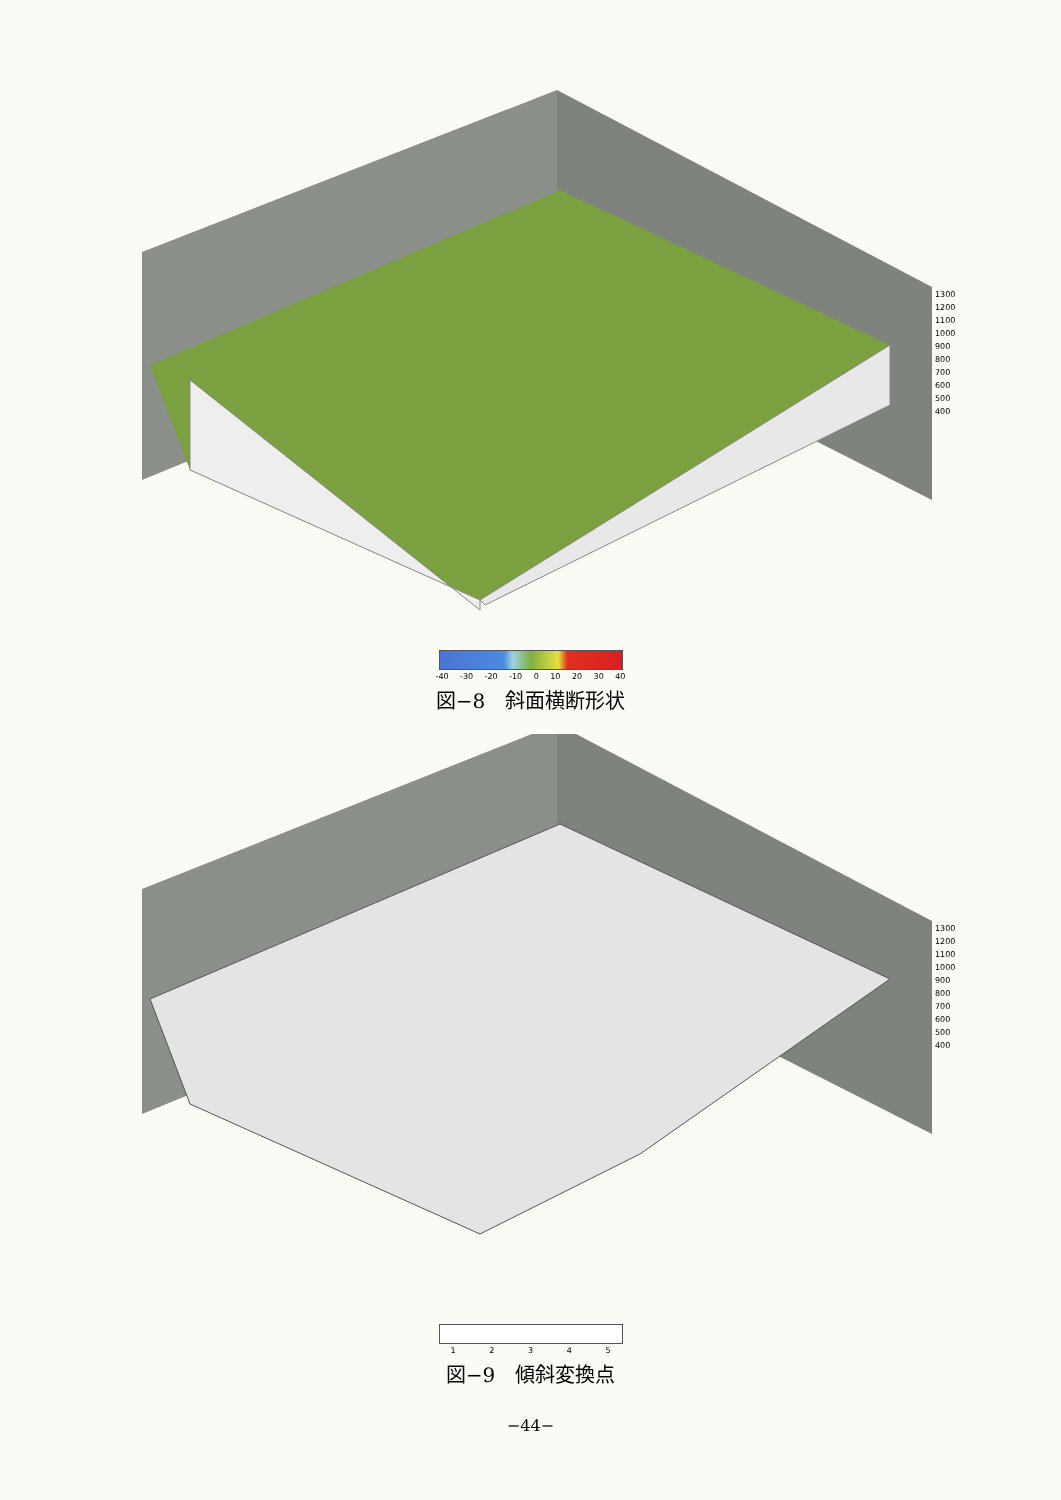1300
1200
1100
1000
900
800
700
600
500
400
-40 -30 -20 -10 0 10 20 30 40
図−8　斜面横断形状
1300
1200
1100
1000
900
800
700
600
500
400
1 2 3 4 5
図−9　傾斜変換点
−44−